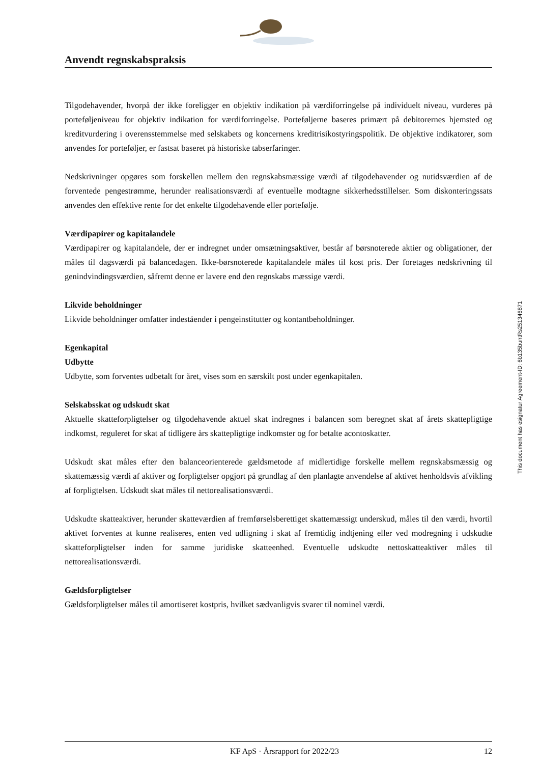Anvendt regnskabspraksis
Tilgodehavender, hvorpå der ikke foreligger en objektiv indikation på værdiforringelse på individuelt niveau, vurderes på porteføljeniveau for objektiv indikation for værdiforringelse. Porteføljerne baseres primært på debitorernes hjemsted og kreditvurdering i overensstemmelse med selskabets og koncernens kreditrisikostyringspolitik. De objektive indikatorer, som anvendes for porteføljer, er fastsat baseret på historiske tabserfaringer.
Nedskrivninger opgøres som forskellen mellem den regnskabsmæssige værdi af tilgodehavender og nutidsværdien af de forventede pengestrømme, herunder realisationsværdi af eventuelle modtagne sikkerhedsstillelser. Som diskonteringssats anvendes den effektive rente for det enkelte tilgodehavende eller portefølje.
Værdipapirer og kapitalandele
Værdipapirer og kapitalandele, der er indregnet under omsætningsaktiver, består af børsnoterede aktier og obligationer, der måles til dagsværdi på balancedagen. Ikke-børsnoterede kapitalandele måles til kost pris. Der foretages nedskrivning til genindvindingsværdien, såfremt denne er lavere end den regnskabs mæssige værdi.
Likvide beholdninger
Likvide beholdninger omfatter indeståender i pengeinstitutter og kontantbeholdninger.
Egenkapital
Udbytte
Udbytte, som forventes udbetalt for året, vises som en særskilt post under egenkapitalen.
Selskabsskat og udskudt skat
Aktuelle skatteforpligtelser og tilgodehavende aktuel skat indregnes i balancen som beregnet skat af årets skattepligtige indkomst, reguleret for skat af tidligere års skattepligtige indkomster og for betalte acontoskatter.
Udskudt skat måles efter den balanceorienterede gældsmetode af midlertidige forskelle mellem regnskabsmæssig og skattemæssig værdi af aktiver og forpligtelser opgjort på grundlag af den planlagte anvendelse af aktivet henholdsvis afvikling af forpligtelsen. Udskudt skat måles til nettorealisationsværdi.
Udskudte skatteaktiver, herunder skatteværdien af fremførselsberettiget skattemæssigt underskud, måles til den værdi, hvortil aktivet forventes at kunne realiseres, enten ved udligning i skat af fremtidig indtjening eller ved modregning i udskudte skatteforpligtelser inden for samme juridiske skatteenhed. Eventuelle udskudte nettoskatteaktiver måles til nettorealisationsværdi.
Gældsforpligtelser
Gældsforpligtelser måles til amortiseret kostpris, hvilket sædvanligvis svarer til nominel værdi.
This document has esignatur Agreement-ID: 6b135buntRs251346871
KF ApS · Årsrapport for 2022/23 12